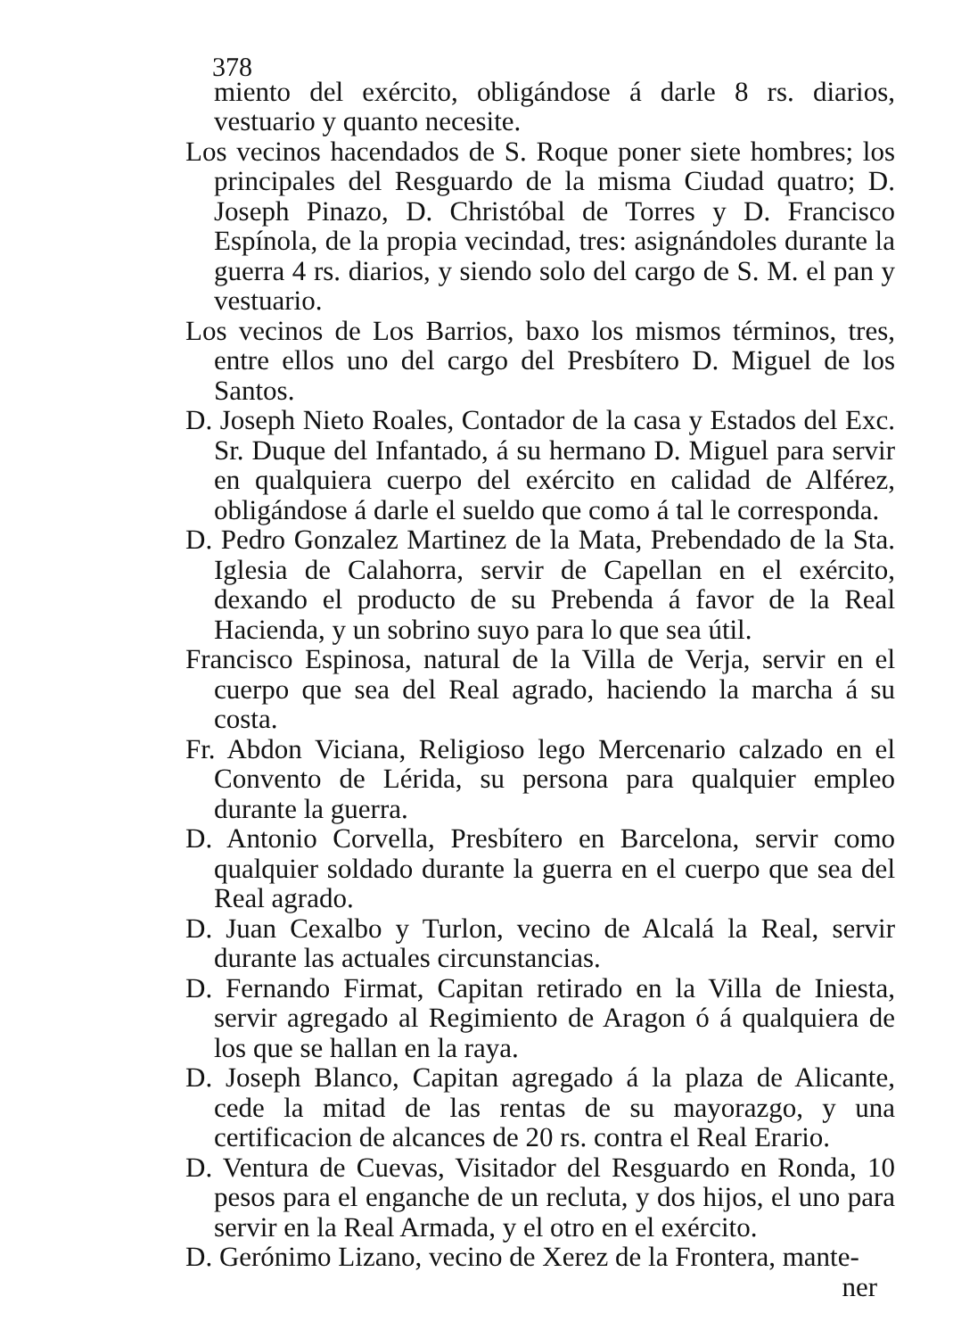378
miento del exército, obligándose á darle 8 rs. diarios, vestuario y quanto necesite.
Los vecinos hacendados de S. Roque poner siete hombres; los principales del Resguardo de la misma Ciudad quatro; D. Joseph Pinazo, D. Christóbal de Torres y D. Francisco Espínola, de la propia vecindad, tres: asignándoles durante la guerra 4 rs. diarios, y siendo solo del cargo de S. M. el pan y vestuario.
Los vecinos de Los Barrios, baxo los mismos términos, tres, entre ellos uno del cargo del Presbítero D. Miguel de los Santos.
D. Joseph Nieto Roales, Contador de la casa y Estados del Exc. Sr. Duque del Infantado, á su hermano D. Miguel para servir en qualquiera cuerpo del exército en calidad de Alférez, obligándose á darle el sueldo que como á tal le corresponda.
D. Pedro Gonzalez Martinez de la Mata, Prebendado de la Sta. Iglesia de Calahorra, servir de Capellan en el exército, dexando el producto de su Prebenda á favor de la Real Hacienda, y un sobrino suyo para lo que sea útil.
Francisco Espinosa, natural de la Villa de Verja, servir en el cuerpo que sea del Real agrado, haciendo la marcha á su costa.
Fr. Abdon Viciana, Religioso lego Mercenario calzado en el Convento de Lérida, su persona para qualquier empleo durante la guerra.
D. Antonio Corvella, Presbítero en Barcelona, servir como qualquier soldado durante la guerra en el cuerpo que sea del Real agrado.
D. Juan Cexalbo y Turlon, vecino de Alcalá la Real, servir durante las actuales circunstancias.
D. Fernando Firmat, Capitan retirado en la Villa de Iniesta, servir agregado al Regimiento de Aragon ó á qualquiera de los que se hallan en la raya.
D. Joseph Blanco, Capitan agregado á la plaza de Alicante, cede la mitad de las rentas de su mayorazgo, y una certificacion de alcances de 20 rs. contra el Real Erario.
D. Ventura de Cuevas, Visitador del Resguardo en Ronda, 10 pesos para el enganche de un recluta, y dos hijos, el uno para servir en la Real Armada, y el otro en el exército.
D. Gerónimo Lizano, vecino de Xerez de la Frontera, mante-
ner